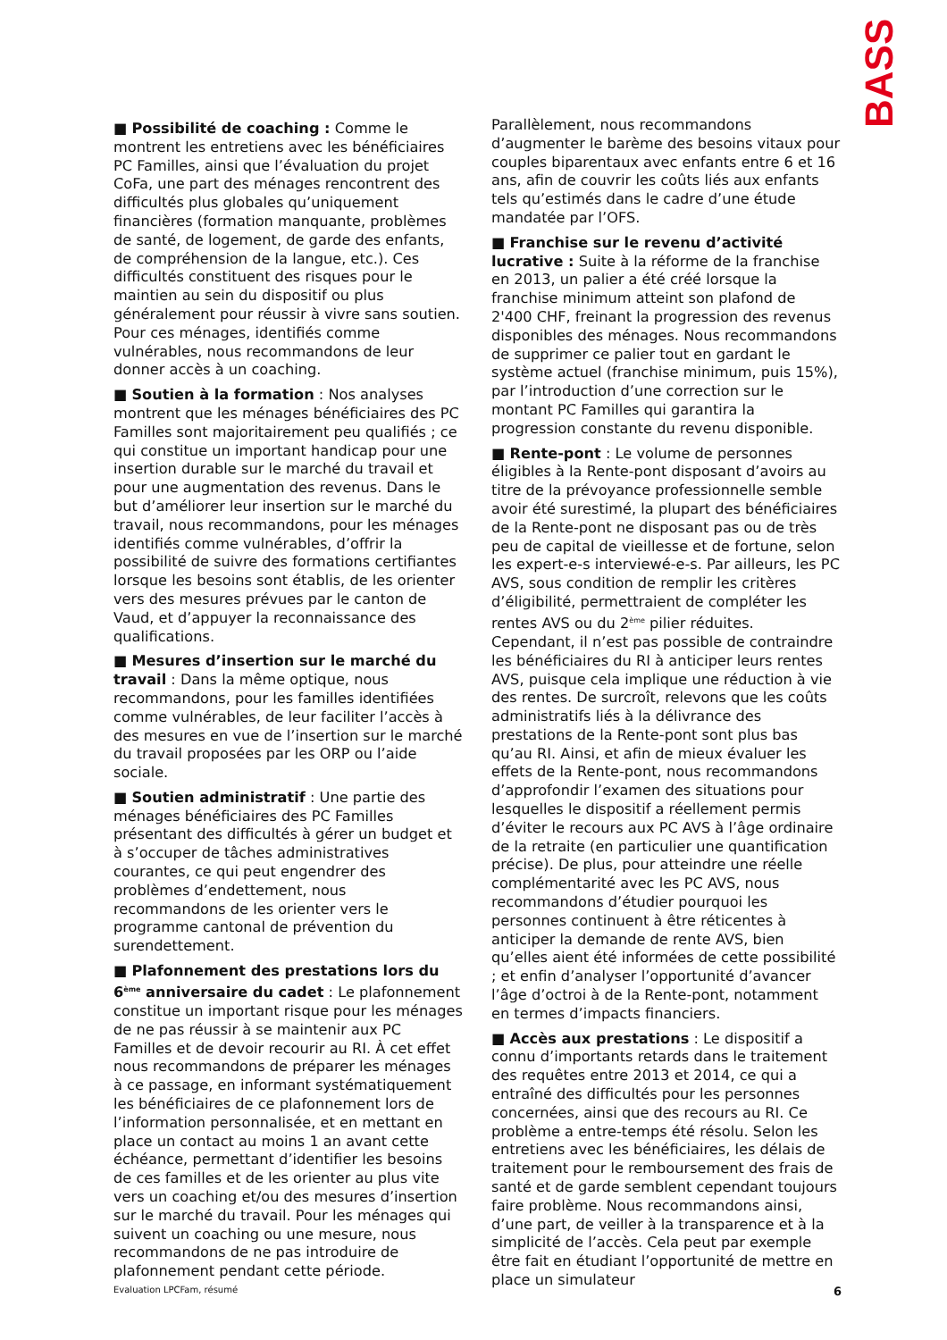BASS
■ Possibilité de coaching : Comme le montrent les entretiens avec les bénéficiaires PC Familles, ainsi que l’évaluation du projet CoFa, une part des ménages rencontrent des difficultés plus globales qu’uniquement financières (formation manquante, problèmes de santé, de logement, de garde des enfants, de compréhension de la langue, etc.). Ces difficultés constituent des risques pour le maintien au sein du dispositif ou plus généralement pour réussir à vivre sans soutien. Pour ces ménages, identifiés comme vulnérables, nous recommandons de leur donner accès à un coaching.
■ Soutien à la formation : Nos analyses montrent que les ménages bénéficiaires des PC Familles sont majoritairement peu qualifiés ; ce qui constitue un important handicap pour une insertion durable sur le marché du travail et pour une augmentation des revenus. Dans le but d’améliorer leur insertion sur le marché du travail, nous recommandons, pour les ménages identifiés comme vulnérables, d’offrir la possibilité de suivre des formations certifiantes lorsque les besoins sont établis, de les orienter vers des mesures prévues par le canton de Vaud, et d’appuyer la reconnaissance des qualifications.
■ Mesures d’insertion sur le marché du travail : Dans la même optique, nous recommandons, pour les familles identifiées comme vulnérables, de leur faciliter l’accès à des mesures en vue de l’insertion sur le marché du travail proposées par les ORP ou l’aide sociale.
■ Soutien administratif : Une partie des ménages bénéficiaires des PC Familles présentant des difficultés à gérer un budget et à s’occuper de tâches administratives courantes, ce qui peut engendrer des problèmes d’endettement, nous recommandons de les orienter vers le programme cantonal de prévention du surendettement.
■ Plafonnement des prestations lors du 6<sup>ème</sup> anniversaire du cadet : Le plafonnement constitue un important risque pour les ménages de ne pas réussir à se maintenir aux PC Familles et de devoir recourir au RI. À cet effet nous recommandons de préparer les ménages à ce passage, en informant systématiquement les bénéficiaires de ce plafonnement lors de l’information personnalisée, et en mettant en place un contact au moins 1 an avant cette échéance, permettant d’identifier les besoins de ces familles et de les orienter au plus vite vers un coaching et/ou des mesures d’insertion sur le marché du travail. Pour les ménages qui suivent un coaching ou une mesure, nous recommandons de ne pas introduire de plafonnement pendant cette période.
Parallèlement, nous recommandons d’augmenter le barème des besoins vitaux pour couples biparentaux avec enfants entre 6 et 16 ans, afin de couvrir les coûts liés aux enfants tels qu’estimés dans le cadre d’une étude mandatée par l’OFS.
■ Franchise sur le revenu d’activité lucrative : Suite à la réforme de la franchise en 2013, un palier a été créé lorsque la franchise minimum atteint son plafond de 2'400 CHF, freinant la progression des revenus disponibles des ménages. Nous recommandons de supprimer ce palier tout en gardant le système actuel (franchise minimum, puis 15%), par l’introduction d’une correction sur le montant PC Familles qui garantira la progression constante du revenu disponible.
■ Rente-pont : Le volume de personnes éligibles à la Rente-pont disposant d’avoirs au titre de la prévoyance professionnelle semble avoir été surestimé, la plupart des bénéficiaires de la Rente-pont ne disposant pas ou de très peu de capital de vieillesse et de fortune, selon les expert-e-s interviewé-e-s. Par ailleurs, les PC AVS, sous condition de remplir les critères d’éligibilité, permettraient de compléter les rentes AVS ou du 2<sup>ème</sup> pilier réduites. Cependant, il n’est pas possible de contraindre les bénéficiaires du RI à anticiper leurs rentes AVS, puisque cela implique une réduction à vie des rentes. De surcroît, relevons que les coûts administratifs liés à la délivrance des prestations de la Rente-pont sont plus bas qu’au RI. Ainsi, et afin de mieux évaluer les effets de la Rente-pont, nous recommandons d’approfondir l’examen des situations pour lesquelles le dispositif a réellement permis d’éviter le recours aux PC AVS à l’âge ordinaire de la retraite (en particulier une quantification précise). De plus, pour atteindre une réelle complémentarité avec les PC AVS, nous recommandons d’étudier pourquoi les personnes continuent à être réticentes à anticiper la demande de rente AVS, bien qu’elles aient été informées de cette possibilité ; et enfin d’analyser l’opportunité d’avancer l’âge d’octroi à de la Rente-pont, notamment en termes d’impacts financiers.
■ Accès aux prestations : Le dispositif a connu d’importants retards dans le traitement des requêtes entre 2013 et 2014, ce qui a entraîné des difficultés pour les personnes concernées, ainsi que des recours au RI. Ce problème a entre-temps été résolu. Selon les entretiens avec les bénéficiaires, les délais de traitement pour le remboursement des frais de santé et de garde semblent cependant toujours faire problème. Nous recommandons ainsi, d’une part, de veiller à la transparence et à la simplicité de l’accès. Cela peut par exemple être fait en étudiant l’opportunité de mettre en place un simulateur
Evaluation LPCFam, résumé 6